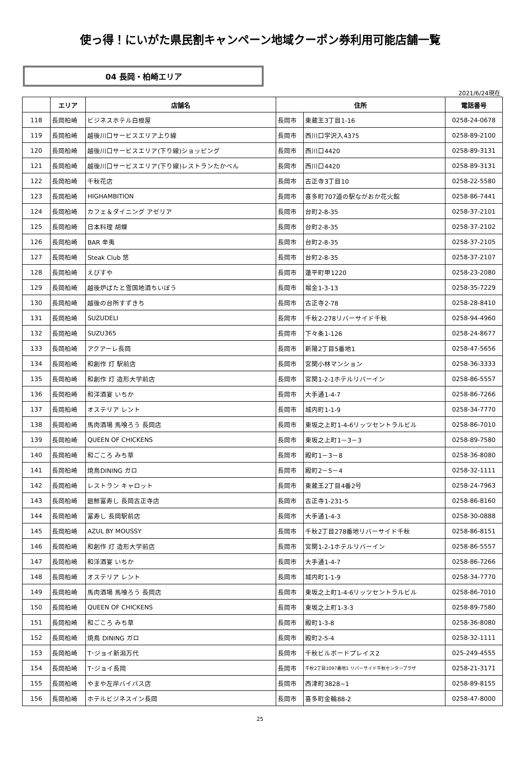使っ得！にいがた県民割キャンペーン地域クーポン券利用可能店舗一覧
04 長岡・柏崎エリア
2021/6/24現在
| | エリア | 店舗名 | 住所 | | 電話番号 |
| --- | --- | --- | --- | --- | --- |
| 118 | 長岡柏崎 | ビジネスホテル白根屋 | 長岡市 | 東蔵王3丁目1-16 | 0258-24-0678 |
| 119 | 長岡柏崎 | 越後川口サービスエリア上り線 | 長岡市 | 西川口字沢入4375 | 0258-89-2100 |
| 120 | 長岡柏崎 | 越後川口サービスエリア(下り線)ショッピング | 長岡市 | 西川口4420 | 0258-89-3131 |
| 121 | 長岡柏崎 | 越後川口サービスエリア(下り線)レストランたかべん | 長岡市 | 西川口4420 | 0258-89-3131 |
| 122 | 長岡柏崎 | 千秋花店 | 長岡市 | 古正寺3丁目10 | 0258-22-5580 |
| 123 | 長岡柏崎 | HIGHAMBITION | 長岡市 | 喜多町707道の駅ながおか花火館 | 0258-86-7441 |
| 124 | 長岡柏崎 | カフェ＆ダイニング アゼリア | 長岡市 | 台町2-8-35 | 0258-37-2101 |
| 125 | 長岡柏崎 | 日本料理 胡蝶 | 長岡市 | 台町2-8-35 | 0258-37-2102 |
| 126 | 長岡柏崎 | BAR 辛夷 | 長岡市 | 台町2-8-35 | 0258-37-2105 |
| 127 | 長岡柏崎 | Steak Club 悠 | 長岡市 | 台町2-8-35 | 0258-37-2107 |
| 128 | 長岡柏崎 | えびすや | 長岡市 | 蓮平町甲1220 | 0258-23-2080 |
| 129 | 長岡柏崎 | 越後炉ばたと雪国地酒ちいぼう | 長岡市 | 堀金1-3-13 | 0258-35-7229 |
| 130 | 長岡柏崎 | 越後の台所すずきち | 長岡市 | 古正寺2-78 | 0258-28-8410 |
| 131 | 長岡柏崎 | SUZUDELI | 長岡市 | 千秋2-278リバーサイド千秋 | 0258-94-4960 |
| 132 | 長岡柏崎 | SUZU365 | 長岡市 | 下々条1-126 | 0258-24-8677 |
| 133 | 長岡柏崎 | アクアーレ長岡 | 長岡市 | 新陽2丁目5番地1 | 0258-47-5656 |
| 134 | 長岡柏崎 | 和創作 灯 駅前店 | 長岡市 | 宮関小林マンション | 0258-36-3333 |
| 135 | 長岡柏崎 | 和創作 灯 造形大学前店 | 長岡市 | 宮関1-2-1ホテルリバーイン | 0258-86-5557 |
| 136 | 長岡柏崎 | 和洋酒宴 いちか | 長岡市 | 大手通1-4-7 | 0258-86-7266 |
| 137 | 長岡柏崎 | オステリア レント | 長岡市 | 城内町1-1-9 | 0258-34-7770 |
| 138 | 長岡柏崎 | 馬肉酒場 馬喰ろう 長岡店 | 長岡市 | 東坂之上町1-4-6リッツセントラルビル | 0258-86-7010 |
| 139 | 長岡柏崎 | QUEEN OF CHICKENS | 長岡市 | 東坂之上町1－3－3 | 0258-89-7580 |
| 140 | 長岡柏崎 | 和ごころ みち草 | 長岡市 | 殿町1－3－8 | 0258-36-8080 |
| 141 | 長岡柏崎 | 焼鳥DINING ガロ | 長岡市 | 殿町2－5－4 | 0258-32-1111 |
| 142 | 長岡柏崎 | レストラン キャロット | 長岡市 | 東蔵王2丁目4番2号 | 0258-24-7963 |
| 143 | 長岡柏崎 | 廻鮮富寿し 長岡古正寺店 | 長岡市 | 古正寺1-231-5 | 0258-86-8160 |
| 144 | 長岡柏崎 | 富寿し 長岡駅前店 | 長岡市 | 大手通1-4-3 | 0258-30-0888 |
| 145 | 長岡柏崎 | AZUL BY MOUSSY | 長岡市 | 千秋2丁目278番地リバーサイド千秋 | 0258-86-8151 |
| 146 | 長岡柏崎 | 和創作 灯 造形大学前店 | 長岡市 | 宮関1-2-1ホテルリバーイン | 0258-86-5557 |
| 147 | 長岡柏崎 | 和洋酒宴 いちか | 長岡市 | 大手通1-4-7 | 0258-86-7266 |
| 148 | 長岡柏崎 | オステリア レント | 長岡市 | 城内町1-1-9 | 0258-34-7770 |
| 149 | 長岡柏崎 | 馬肉酒場 馬喰ろう 長岡店 | 長岡市 | 東坂之上町1-4-6リッツセントラルビル | 0258-86-7010 |
| 150 | 長岡柏崎 | QUEEN OF CHICKENS | 長岡市 | 東坂之上町1-3-3 | 0258-89-7580 |
| 151 | 長岡柏崎 | 和ごころ みち草 | 長岡市 | 殿町1-3-8 | 0258-36-8080 |
| 152 | 長岡柏崎 | 焼鳥 DINING ガロ | 長岡市 | 殿町2-5-4 | 0258-32-1111 |
| 153 | 長岡柏崎 | T･ジョイ新潟万代 | 長岡市 | 千秋ビルボードプレイス2 | 025-249-4555 |
| 154 | 長岡柏崎 | T･ジョイ長岡 | 長岡市 | 千秋2丁目1097番地1 リバーサイド千秋センタープラザ | 0258-21-3171 |
| 155 | 長岡柏崎 | やまや左岸バイパス店 | 長岡市 | 西津町3828−1 | 0258-89-8155 |
| 156 | 長岡柏崎 | ホテルビジネスイン長岡 | 長岡市 | 喜多町金輪88-2 | 0258-47-8000 |
25